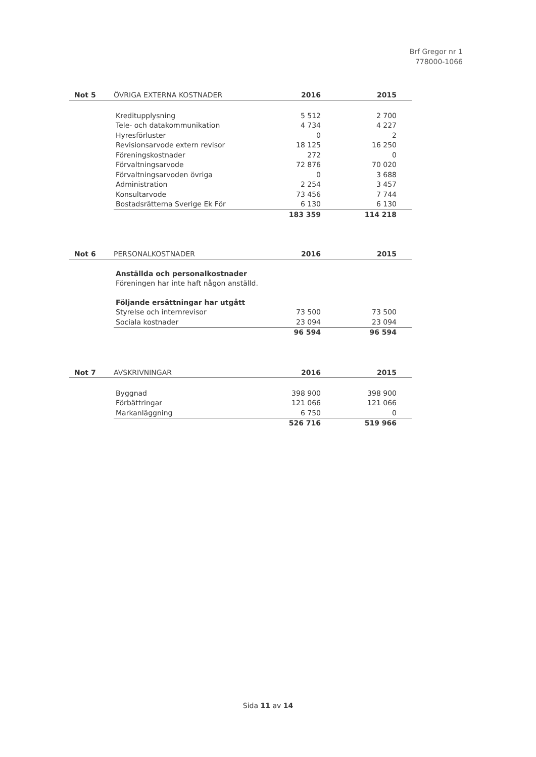Brf Gregor nr 1
778000-1066
| Not 5 | ÖVRIGA EXTERNA KOSTNADER | 2016 | 2015 |
| --- | --- | --- | --- |
| | Kreditupplysning | 5 512 | 2 700 |
| | Tele- och datakommunikation | 4 734 | 4 227 |
| | Hyresförluster | 0 | 2 |
| | Revisionsarvode extern revisor | 18 125 | 16 250 |
| | Föreningskostnader | 272 | 0 |
| | Förvaltningsarvode | 72 876 | 70 020 |
| | Förvaltningsarvoden övriga | 0 | 3 688 |
| | Administration | 2 254 | 3 457 |
| | Konsultarvode | 73 456 | 7 744 |
| | Bostadsrätterna Sverige Ek För | 6 130 | 6 130 |
| | | 183 359 | 114 218 |
| Not 6 | PERSONALKOSTNADER | 2016 | 2015 |
| --- | --- | --- | --- |
| | Anställda och personalkostnader | | |
| | Föreningen har inte haft någon anställd. | | |
| | Följande ersättningar har utgått | | |
| | Styrelse och internrevisor | 73 500 | 73 500 |
| | Sociala kostnader | 23 094 | 23 094 |
| | | 96 594 | 96 594 |
| Not 7 | AVSKRIVNINGAR | 2016 | 2015 |
| --- | --- | --- | --- |
| | Byggnad | 398 900 | 398 900 |
| | Förbättringar | 121 066 | 121 066 |
| | Markanläggning | 6 750 | 0 |
| | | 526 716 | 519 966 |
Sida 11 av 14